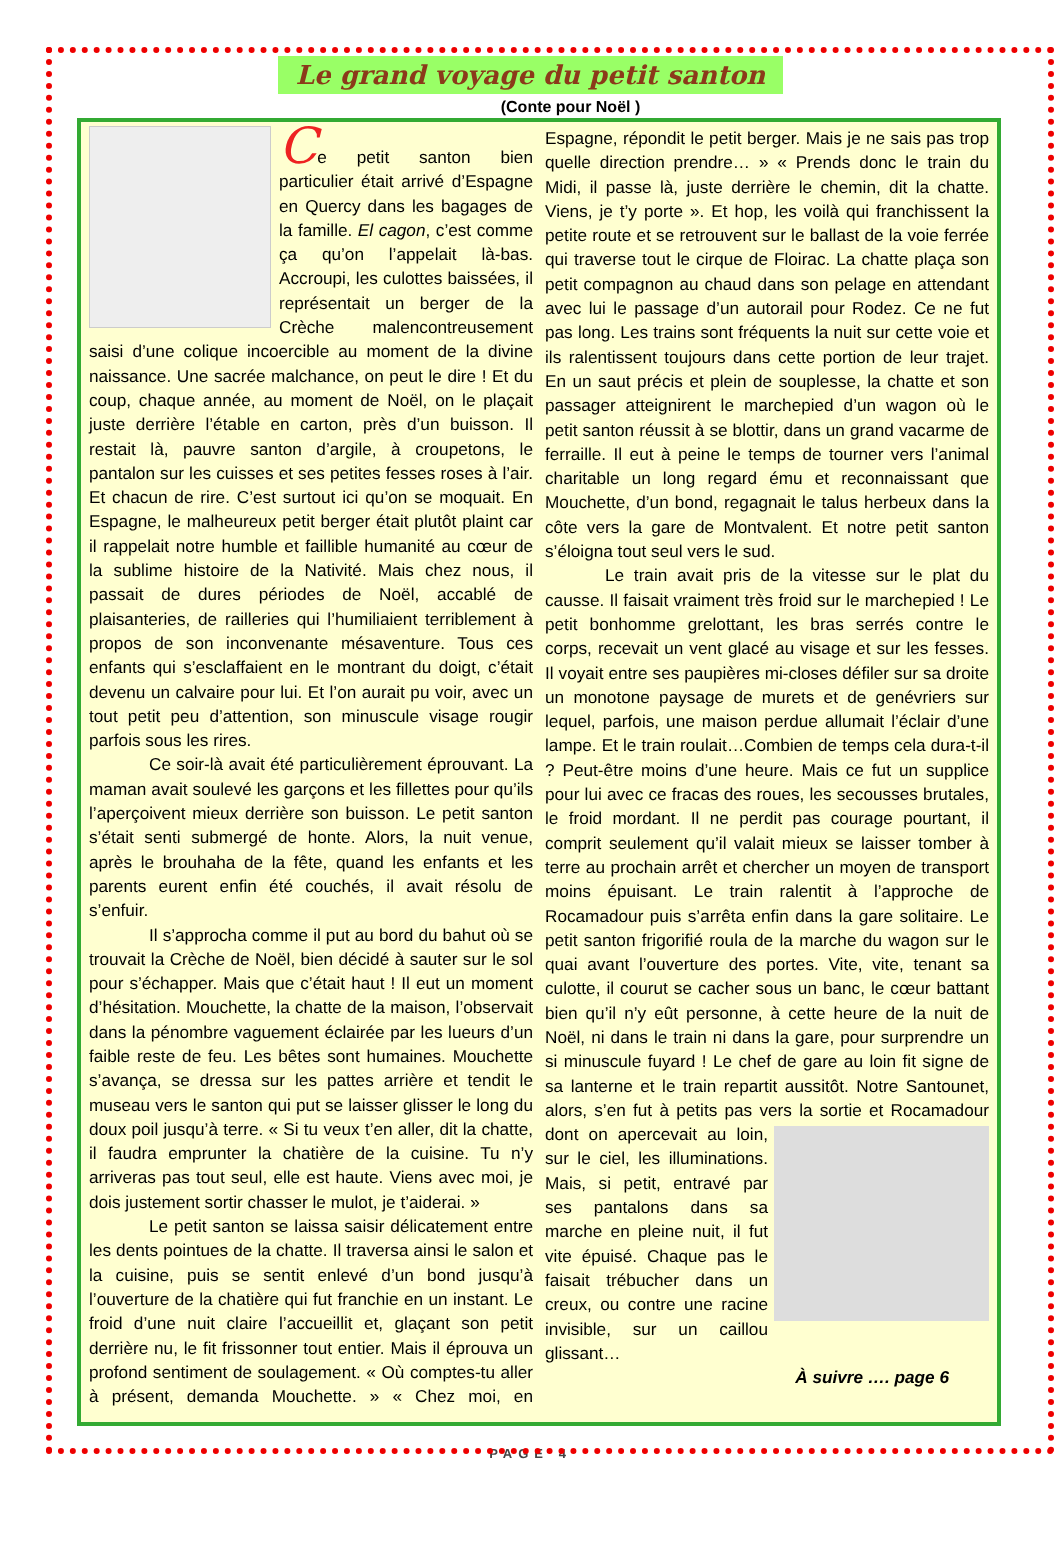Le grand voyage du petit santon
(Conte pour Noël )
Ce petit santon bien particulier était arrivé d’Espagne en Quercy dans les bagages de la famille. El cagon, c’est comme ça qu’on l’appelait là-bas. Accroupi, les culottes baissées, il représentait un berger de la Crèche malencontreusement saisi d’une colique incoercible au moment de la divine naissance. Une sacrée malchance, on peut le dire ! Et du coup, chaque année, au moment de Noël, on le plaçait juste derrière l’étable en carton, près d’un buisson. Il restait là, pauvre santon d’argile, à croupetons, le pantalon sur les cuisses et ses petites fesses roses à l’air. Et chacun de rire. C’est surtout ici qu’on se moquait. En Espagne, le malheureux petit berger était plutôt plaint car il rappelait notre humble et faillible humanité au cœur de la sublime histoire de la Nativité. Mais chez nous, il passait de dures périodes de Noël, accablé de plaisanteries, de railleries qui l’humiliaient terriblement à propos de son inconvenante mésaventure. Tous ces enfants qui s’esclaffaient en le montrant du doigt, c’était devenu un calvaire pour lui. Et l’on aurait pu voir, avec un tout petit peu d’attention, son minuscule visage rougir parfois sous les rires.
Ce soir-là avait été particulièrement éprouvant. La maman avait soulevé les garçons et les fillettes pour qu’ils l’aperçoivent mieux derrière son buisson. Le petit santon s’était senti submergé de honte. Alors, la nuit venue, après le brouhaha de la fête, quand les enfants et les parents eurent enfin été couchés, il avait résolu de s’enfuir.
Il s’approcha comme il put au bord du bahut où se trouvait la Crèche de Noël, bien décidé à sauter sur le sol pour s’échapper. Mais que c’était haut ! Il eut un moment d’hésitation. Mouchette, la chatte de la maison, l’observait dans la pénombre vaguement éclairée par les lueurs d’un faible reste de feu. Les bêtes sont humaines. Mouchette s’avança, se dressa sur les pattes arrière et tendit le museau vers le santon qui put se laisser glisser le long du doux poil jusqu’à terre. « Si tu veux t’en aller, dit la chatte, il faudra emprunter la chatière de la cuisine. Tu n’y arriveras pas tout seul, elle est haute. Viens avec moi, je dois justement sortir chasser le mulot, je t’aiderai. »
Le petit santon se laissa saisir délicatement entre les dents pointues de la chatte. Il traversa ainsi le salon et la cuisine, puis se sentit enlevé d’un bond jusqu’à l’ouverture de la chatière qui fut franchie en un instant. Le froid d’une nuit claire l’accueillit et, glaçant son petit derrière nu, le fit frissonner tout entier. Mais il éprouva un profond sentiment de soulagement. « Où comptes-tu aller à présent, demanda Mouchette. » « Chez moi, en Espagne, répondit le petit berger. Mais je ne sais pas trop quelle direction prendre… » « Prends donc le train du Midi, il passe là, juste derrière le chemin, dit la chatte. Viens, je t’y porte ». Et hop, les voilà qui franchissent la petite route et se retrouvent sur le ballast de la voie ferrée qui traverse tout le cirque de Floirac. La chatte plaça son petit compagnon au chaud dans son pelage en attendant avec lui le passage d’un autorail pour Rodez. Ce ne fut pas long. Les trains sont fréquents la nuit sur cette voie et ils ralentissent toujours dans cette portion de leur trajet. En un saut précis et plein de souplesse, la chatte et son passager atteignirent le marchepied d’un wagon où le petit santon réussit à se blottir, dans un grand vacarme de ferraille. Il eut à peine le temps de tourner vers l’animal charitable un long regard ému et reconnaissant que Mouchette, d’un bond, regagnait le talus herbeux dans la côte vers la gare de Montvalent. Et notre petit santon s’éloigna tout seul vers le sud.
Le train avait pris de la vitesse sur le plat du causse. Il faisait vraiment très froid sur le marchepied ! Le petit bonhomme grelottant, les bras serrés contre le corps, recevait un vent glacé au visage et sur les fesses. Il voyait entre ses paupières mi-closes défiler sur sa droite un monotone paysage de murets et de genévriers sur lequel, parfois, une maison perdue allumait l’éclair d’une lampe. Et le train roulait…Combien de temps cela dura-t-il ? Peut-être moins d’une heure. Mais ce fut un supplice pour lui avec ce fracas des roues, les secousses brutales, le froid mordant. Il ne perdit pas courage pourtant, il comprit seulement qu’il valait mieux se laisser tomber à terre au prochain arrêt et chercher un moyen de transport moins épuisant. Le train ralentit à l’approche de Rocamadour puis s’arrêta enfin dans la gare solitaire. Le petit santon frigorifié roula de la marche du wagon sur le quai avant l’ouverture des portes. Vite, vite, tenant sa culotte, il courut se cacher sous un banc, le cœur battant bien qu’il n’y eût personne, à cette heure de la nuit de Noël, ni dans le train ni dans la gare, pour surprendre un si minuscule fuyard ! Le chef de gare au loin fit signe de sa lanterne et le train repartit aussitôt. Notre Santounet, alors, s’en fut à petits pas vers la sortie et Rocamadour dont on apercevait au loin, sur le ciel, les illuminations. Mais, si petit, entravé par ses pantalons dans sa marche en pleine nuit, il fut vite épuisé. Chaque pas le faisait trébucher dans un creux, ou contre une racine invisible, sur un caillou glissant…
À suivre …. page 6
PAGE 4